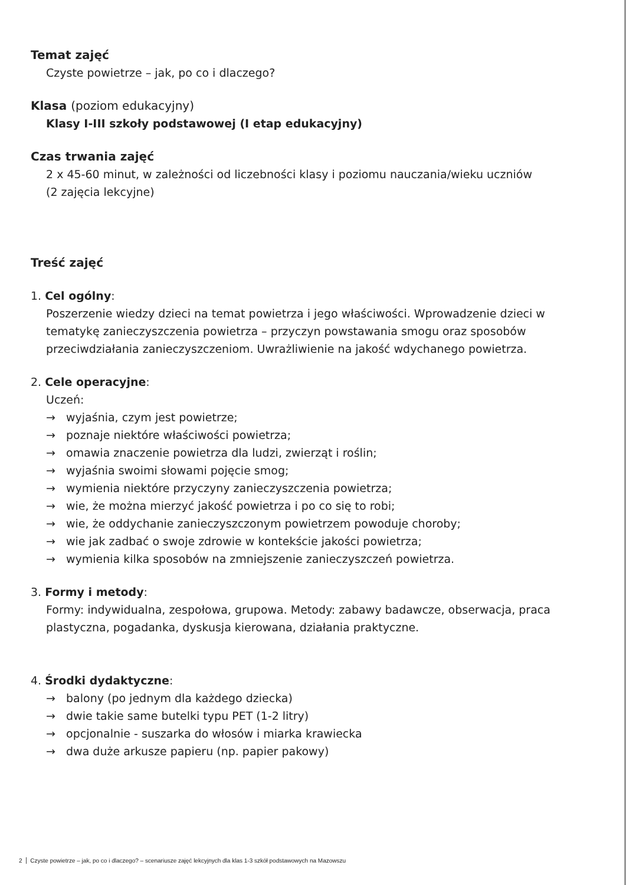Temat zajęć
Czyste powietrze – jak, po co i dlaczego?
Klasa (poziom edukacyjny)
Klasy I-III szkoły podstawowej (I etap edukacyjny)
Czas trwania zajęć
2 x 45-60 minut, w zależności od liczebności klasy i poziomu nauczania/wieku uczniów
(2 zajęcia lekcyjne)
Treść zajęć
1. Cel ogólny:
Poszerzenie wiedzy dzieci na temat powietrza i jego właściwości. Wprowadzenie dzieci w tematykę zanieczyszczenia powietrza – przyczyn powstawania smogu oraz sposobów przeciwdziałania zanieczyszczeniom. Uwrażliwienie na jakość wdychanego powietrza.
2. Cele operacyjne:
Uczeń:
→ wyjaśnia, czym jest powietrze;
→ poznaje niektóre właściwości powietrza;
→ omawia znaczenie powietrza dla ludzi, zwierząt i roślin;
→ wyjaśnia swoimi słowami pojęcie smog;
→ wymienia niektóre przyczyny zanieczyszczenia powietrza;
→ wie, że można mierzyć jakość powietrza i po co się to robi;
→ wie, że oddychanie zanieczyszczonym powietrzem powoduje choroby;
→ wie jak zadbać o swoje zdrowie w kontekście jakości powietrza;
→ wymienia kilka sposobów na zmniejszenie zanieczyszczeń powietrza.
3. Formy i metody:
Formy: indywidualna, zespołowa, grupowa. Metody: zabawy badawcze, obserwacja, praca plastyczna, pogadanka, dyskusja kierowana, działania praktyczne.
4. Środki dydaktyczne:
→ balony (po jednym dla każdego dziecka)
→ dwie takie same butelki typu PET (1-2 litry)
→ opcjonalnie - suszarka do włosów i miarka krawiecka
→ dwa duże arkusze papieru (np. papier pakowy)
2 Czyste powietrze – jak, po co i dlaczego? – scenariusze zajęć lekcyjnych dla klas 1-3 szkół podstawowych na Mazowszu